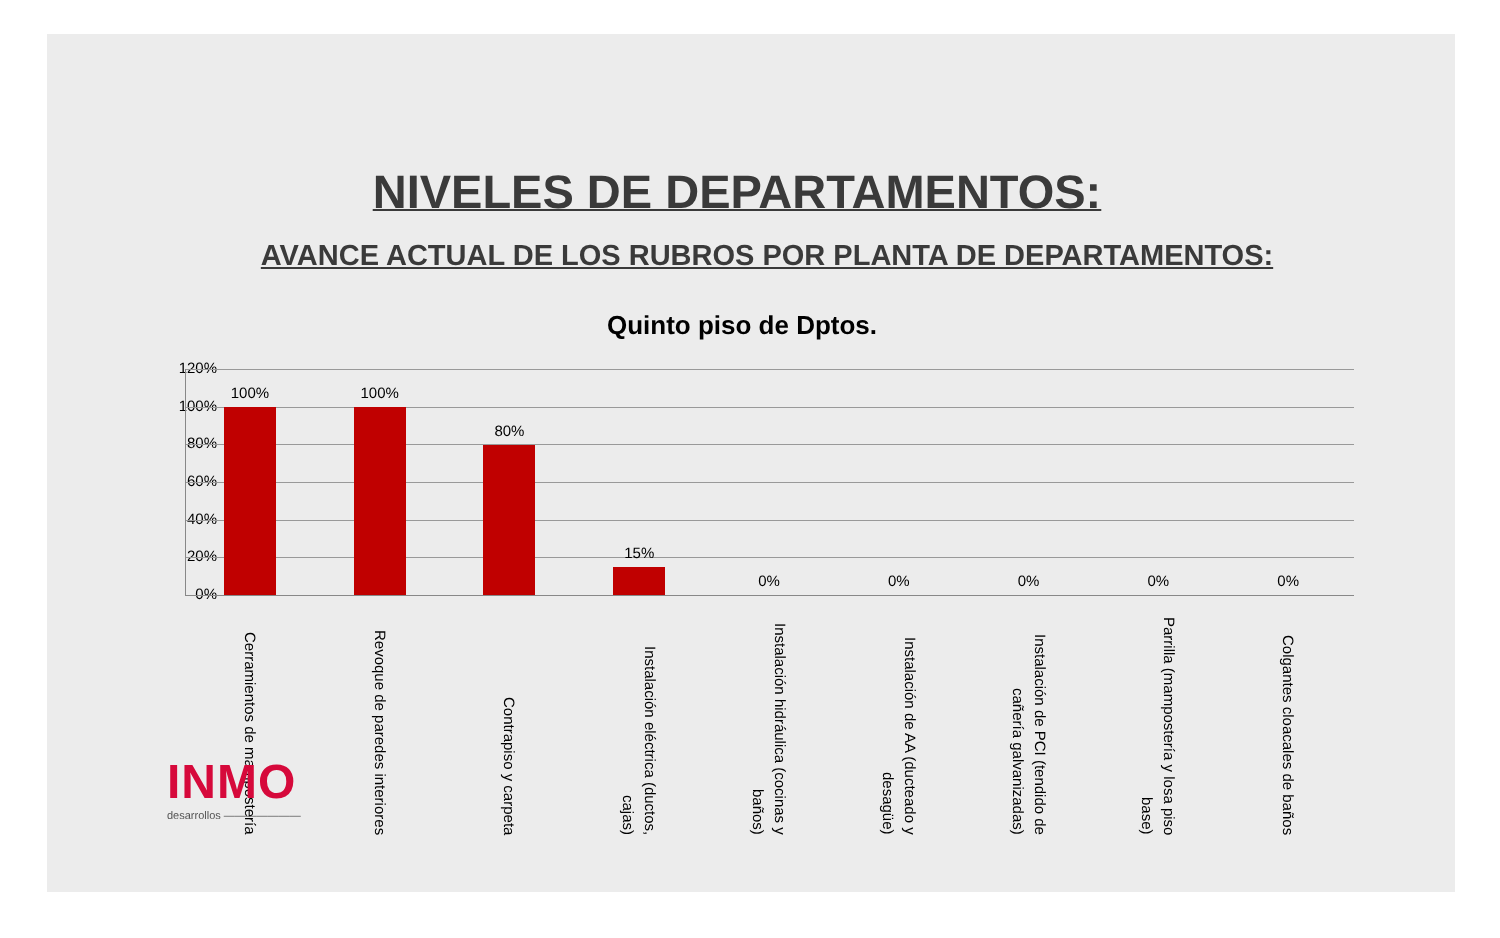NIVELES DE DEPARTAMENTOS:
AVANCE ACTUAL DE LOS RUBROS POR PLANTA DE DEPARTAMENTOS:
Quinto piso de Dptos.
120%
100%
80%
60%
40%
20%
0%
100%
Cerramientos de mampostería
100%
Revoque de paredes interiores
80%
Contrapiso y carpeta
15%
Instalación eléctrica (ductos, cajas)
0%
Instalación hidráulica (cocinas y baños)
0%
Instalación de AA (ducteado y desagüe)
0%
Instalación de PCI (tendido de cañería galvanizadas)
0%
Parrilla (mampostería y losa piso base)
0%
Colgantes cloacales de baños
INMO
desarrollos ———————